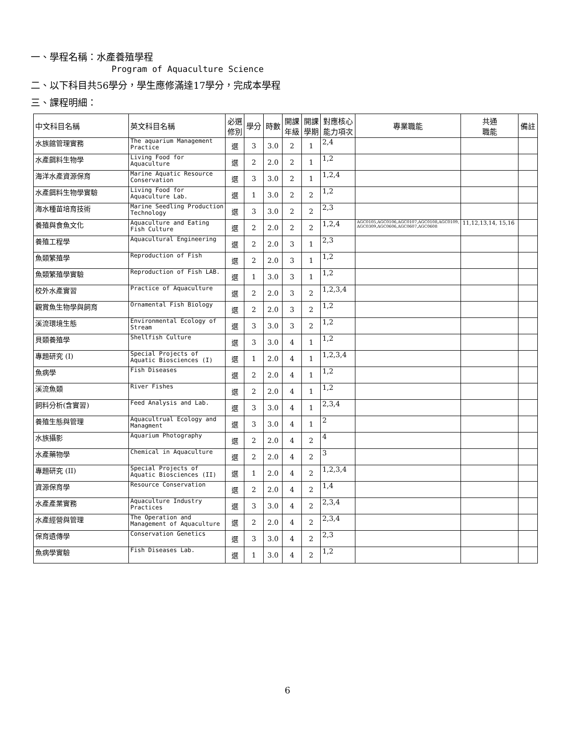一、學程名稱：水產養殖學程
Program of Aquaculture Science
二、以下科目共56學分，學生應修滿達17學分，完成本學程
三、課程明細：
| 中文科目名稱 | 英文科目名稱 | 必選 修別 | 學分 | 時數 | 開課 年級 | 開課 學期 | 對應核心 能力項次 | 專業職能 | 共通 職能 | 備註 |
| --- | --- | --- | --- | --- | --- | --- | --- | --- | --- | --- |
| 水族館管理實務 | The aquarium Management Practice | 選 | 3 | 3.0 | 2 | 1 | 2,4 | | | |
| 水產餌料生物學 | Living Food for Aquaculture | 選 | 2 | 2.0 | 2 | 1 | 1,2 | | | |
| 海洋水產資源保育 | Marine Aquatic Resource Conservation | 選 | 3 | 3.0 | 2 | 1 | 1,2,4 | | | |
| 水產餌料生物學實驗 | Living Food for Aquaculture Lab. | 選 | 1 | 3.0 | 2 | 2 | 1,2 | | | |
| 海水種苗培育技術 | Marine Seedling Production Technology | 選 | 3 | 3.0 | 2 | 2 | 2,3 | | | |
| 養殖與食魚文化 | Aquaculture and Eating Fish Culture | 選 | 2 | 2.0 | 2 | 2 | 1,2,4 | AGC0105,AGC0106,AGC0107,AGC0108,AGC0109, AGC0309,AGC0606,AGC0607,AGC0608 | 11,12,13,14, 15,16 | |
| 養殖工程學 | Aquacultural Engineering | 選 | 2 | 2.0 | 3 | 1 | 2,3 | | | |
| 魚類繁殖學 | Reproduction of Fish | 選 | 2 | 2.0 | 3 | 1 | 1,2 | | | |
| 魚類繁殖學實驗 | Reproduction of Fish LAB. | 選 | 1 | 3.0 | 3 | 1 | 1,2 | | | |
| 校外水產實習 | Practice of Aquaculture | 選 | 2 | 2.0 | 3 | 2 | 1,2,3,4 | | | |
| 觀賞魚生物學與飼育 | Ornamental Fish Biology | 選 | 2 | 2.0 | 3 | 2 | 1,2 | | | |
| 溪流環境生態 | Environmental Ecology of Stream | 選 | 3 | 3.0 | 3 | 2 | 1,2 | | | |
| 貝類養殖學 | Shellfish Culture | 選 | 3 | 3.0 | 4 | 1 | 1,2 | | | |
| 專題研究 (I) | Special Projects of Aquatic Biosciences (I) | 選 | 1 | 2.0 | 4 | 1 | 1,2,3,4 | | | |
| 魚病學 | Fish Diseases | 選 | 2 | 2.0 | 4 | 1 | 1,2 | | | |
| 溪流魚類 | River Fishes | 選 | 2 | 2.0 | 4 | 1 | 1,2 | | | |
| 飼料分析(含實習) | Feed Analysis and Lab. | 選 | 3 | 3.0 | 4 | 1 | 2,3,4 | | | |
| 養殖生態與管理 | Aquacultrual Ecology and Managment | 選 | 3 | 3.0 | 4 | 1 | 2 | | | |
| 水族攝影 | Aquarium Photography | 選 | 2 | 2.0 | 4 | 2 | 4 | | | |
| 水產藥物學 | Chemical in Aquaculture | 選 | 2 | 2.0 | 4 | 2 | 3 | | | |
| 專題研究 (II) | Special Projects of Aquatic Biosciences (II) | 選 | 1 | 2.0 | 4 | 2 | 1,2,3,4 | | | |
| 資源保育學 | Resource Conservation | 選 | 2 | 2.0 | 4 | 2 | 1,4 | | | |
| 水產產業實務 | Aquaculture Industry Practices | 選 | 3 | 3.0 | 4 | 2 | 2,3,4 | | | |
| 水產經營與管理 | The Operation and Management of Aquaculture | 選 | 2 | 2.0 | 4 | 2 | 2,3,4 | | | |
| 保育遺傳學 | Conservation Genetics | 選 | 3 | 3.0 | 4 | 2 | 2,3 | | | |
| 魚病學實驗 | Fish Diseases Lab. | 選 | 1 | 3.0 | 4 | 2 | 1,2 | | | |
6